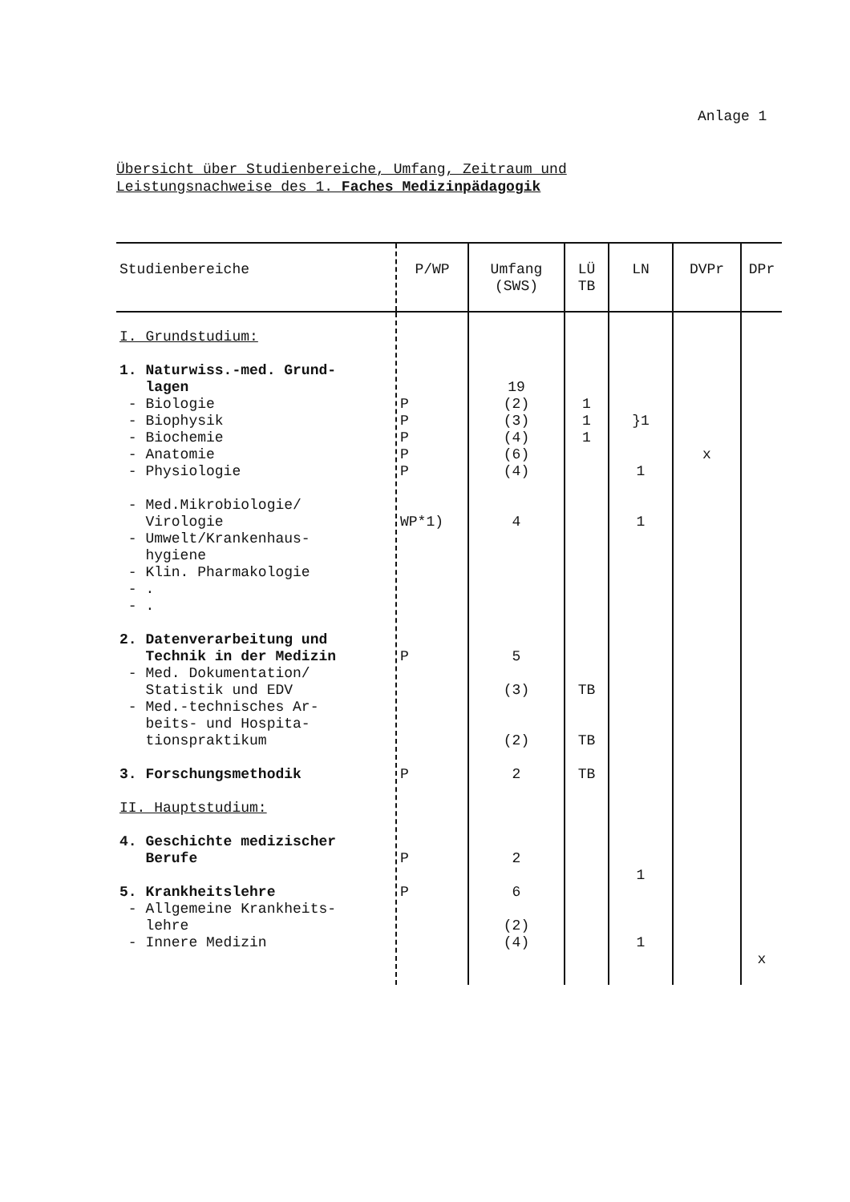Anlage 1
Übersicht über Studienbereiche, Umfang, Zeitraum und
Leistungsnachweise des 1. Faches Medizinpädagogik
| Studienbereiche | P/WP | Umfang (SWS) | LÜ TB | LN | DVPr | DPr |
| --- | --- | --- | --- | --- | --- | --- |
| I. Grundstudium: 1. Naturwiss.-med. Grund- lagen - Biologie - Biophysik - Biochemie - Anatomie - Physiologie - Med.Mikrobiologie/ Virologie - Umwelt/Krankenhaus- hygiene - Klin. Pharmakologie - . - . 2. Datenverarbeitung und Technik in der Medizin - Med. Dokumentation/ Statistik und EDV - Med.-technisches Ar- beits- und Hospita- tionspraktikum 3. Forschungsmethodik II. Hauptstudium: 4. Geschichte medizischer Berufe 5. Krankheitslehre - Allgemeine Krankheits- lehre - Innere Medizin | P P P P P WP*1) P P P P | 19 (2) (3) (4) (6) (4) 4 5 (3) (2) 2 2 6 (2) (4) | 1 1 1 TB TB TB | }1 1 1 1 1 | x | x |